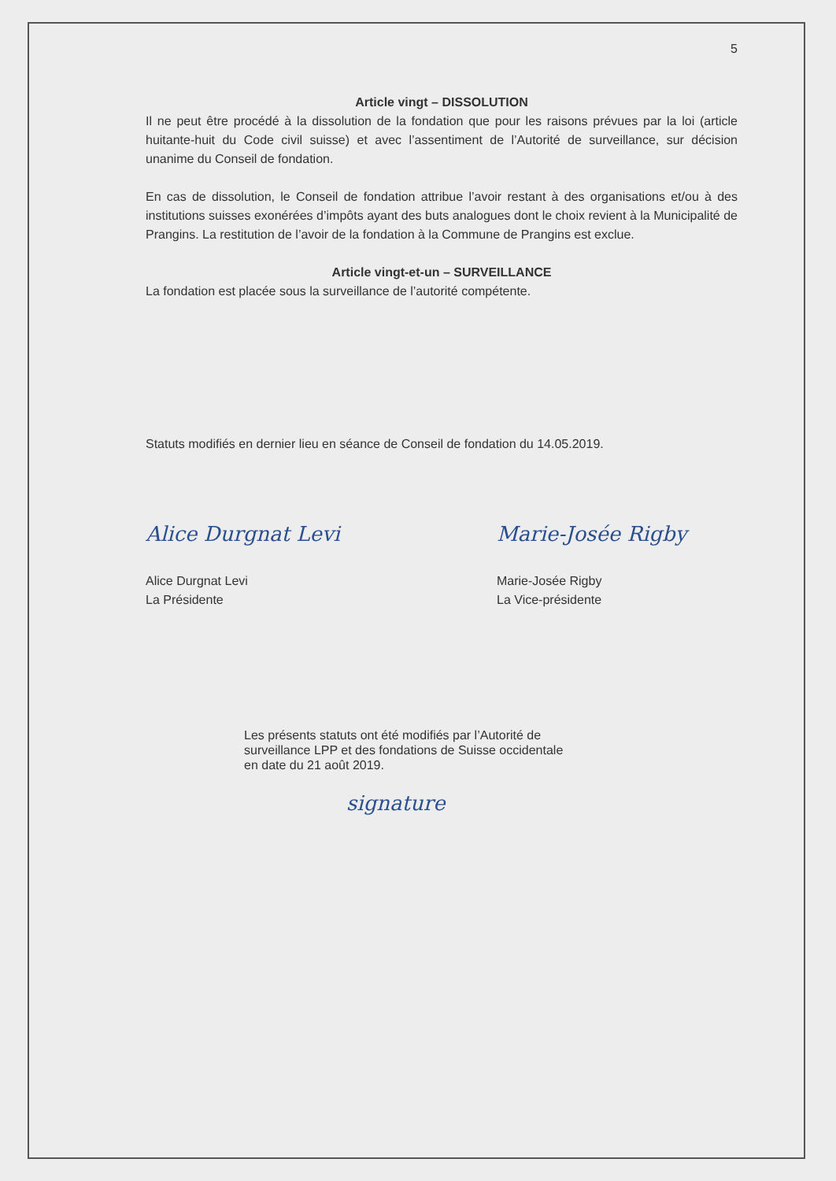5
Article vingt – DISSOLUTION
Il ne peut être procédé à la dissolution de la fondation que pour les raisons prévues par la loi (article huitante-huit du Code civil suisse) et avec l’assentiment de l’Autorité de surveillance, sur décision unanime du Conseil de fondation.
En cas de dissolution, le Conseil de fondation attribue l’avoir restant à des organisations et/ou à des institutions suisses exonérées d’impôts ayant des buts analogues dont le choix revient à la Municipalité de Prangins. La restitution de l’avoir de la fondation à la Commune de Prangins est exclue.
Article vingt-et-un – SURVEILLANCE
La fondation est placée sous la surveillance de l’autorité compétente.
Statuts modifiés en dernier lieu en séance de Conseil de fondation du 14.05.2019.
Alice Durgnat Levi
Alice Durgnat Levi
La Présidente
Marie-Josée Rigby
Marie-Josée Rigby
La Vice-présidente
Les présents statuts ont été modifiés par l’Autorité de
surveillance LPP et des fondations de Suisse occidentale
en date du 21 août 2019.
signature